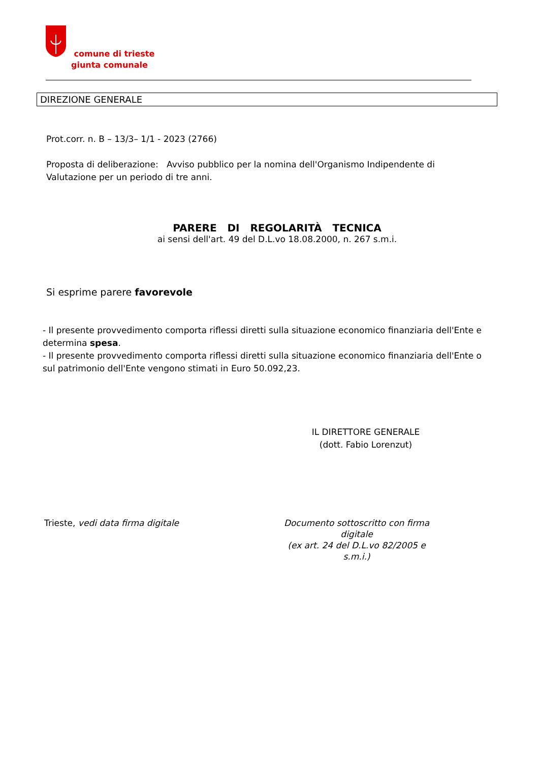comune di trieste
giunta comunale
DIREZIONE GENERALE
Prot.corr. n. B – 13/3– 1/1 - 2023 (2766)
Proposta di deliberazione: Avviso pubblico per la nomina dell'Organismo Indipendente di Valutazione per un periodo di tre anni.
PARERE DI REGOLARITÀ TECNICA
ai sensi dell'art. 49 del D.L.vo 18.08.2000, n. 267 s.m.i.
Si esprime parere favorevole
- Il presente provvedimento comporta riflessi diretti sulla situazione economico finanziaria dell'Ente e determina spesa.
- Il presente provvedimento comporta riflessi diretti sulla situazione economico finanziaria dell'Ente o sul patrimonio dell'Ente vengono stimati in Euro 50.092,23.
IL DIRETTORE GENERALE
(dott. Fabio Lorenzut)
Trieste, vedi data firma digitale Documento sottoscritto con firma digitale
(ex art. 24 del D.L.vo 82/2005 e s.m.i.)